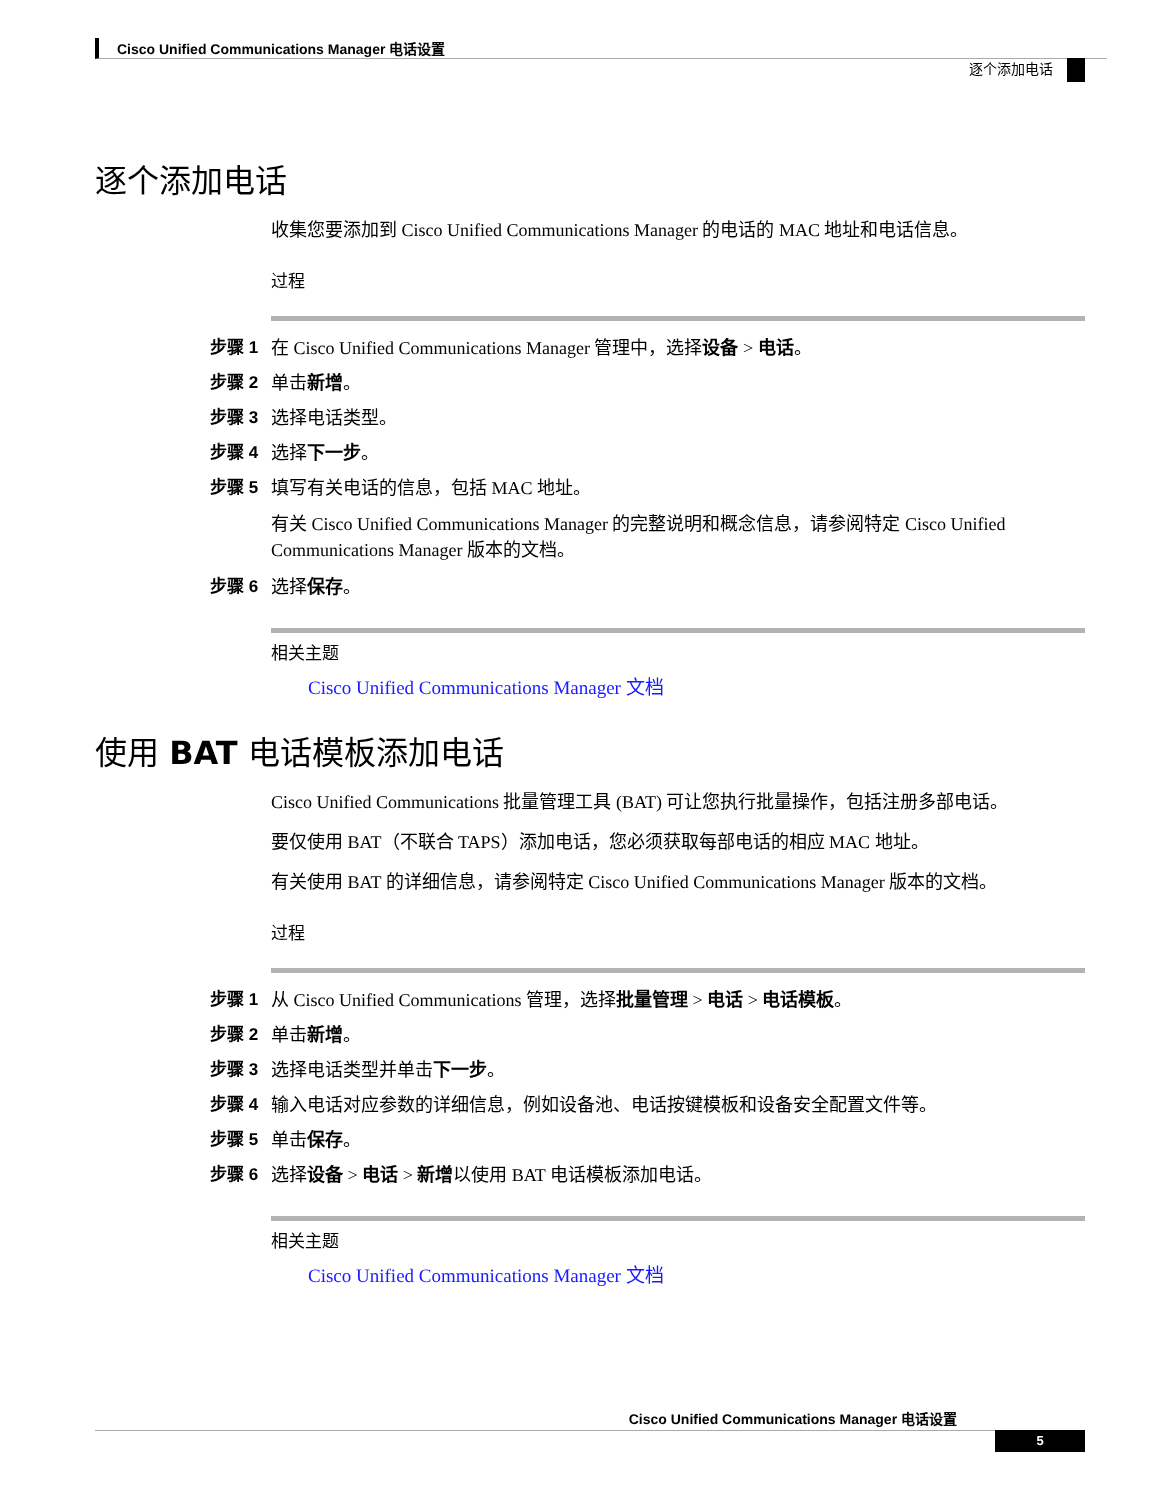Cisco Unified Communications Manager 电话设置
逐个添加电话
逐个添加电话
收集您要添加到 Cisco Unified Communications Manager 的电话的 MAC 地址和电话信息。
过程
步骤 1 在 Cisco Unified Communications Manager 管理中，选择设备 > 电话。
步骤 2 单击新增。
步骤 3 选择电话类型。
步骤 4 选择下一步。
步骤 5 填写有关电话的信息，包括 MAC 地址。
有关 Cisco Unified Communications Manager 的完整说明和概念信息，请参阅特定 Cisco Unified Communications Manager 版本的文档。
步骤 6 选择保存。
相关主题
Cisco Unified Communications Manager 文档
使用 BAT 电话模板添加电话
Cisco Unified Communications 批量管理工具 (BAT) 可让您执行批量操作，包括注册多部电话。
要仅使用 BAT（不联合 TAPS）添加电话，您必须获取每部电话的相应 MAC 地址。
有关使用 BAT 的详细信息，请参阅特定 Cisco Unified Communications Manager 版本的文档。
过程
步骤 1 从 Cisco Unified Communications 管理，选择批量管理 > 电话 > 电话模板。
步骤 2 单击新增。
步骤 3 选择电话类型并单击下一步。
步骤 4 输入电话对应参数的详细信息，例如设备池、电话按键模板和设备安全配置文件等。
步骤 5 单击保存。
步骤 6 选择设备 > 电话 > 新增以使用 BAT 电话模板添加电话。
相关主题
Cisco Unified Communications Manager 文档
Cisco Unified Communications Manager 电话设置
5